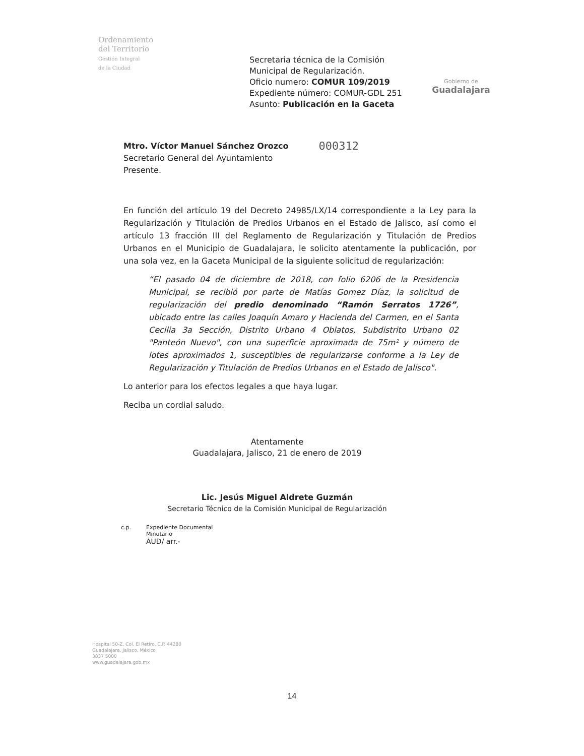Ordenamiento
del Territorio
Gestión Integral
de la Ciudad
Secretaria técnica de la Comisión Municipal de Regularización.
Oficio numero: COMUR 109/2019
Expediente número: COMUR-GDL 251
Asunto: Publicación en la Gaceta
Gobierno de
Guadalajara
Mtro. Víctor Manuel Sánchez Orozco
Secretario General del Ayuntamiento
Presente.
000312
En función del artículo 19 del Decreto 24985/LX/14 correspondiente a la Ley para la Regularización y Titulación de Predios Urbanos en el Estado de Jalisco, así como el artículo 13 fracción III del Reglamento de Regularización y Titulación de Predios Urbanos en el Municipio de Guadalajara, le solicito atentamente la publicación, por una sola vez, en la Gaceta Municipal de la siguiente solicitud de regularización:
“El pasado 04 de diciembre de 2018, con folio 6206 de la Presidencia Municipal, se recibió por parte de Matías Gomez Díaz, la solicitud de regularización del predio denominado “Ramón Serratos 1726”, ubicado entre las calles Joaquín Amaro y Hacienda del Carmen, en el Santa Cecilia 3a Sección, Distrito Urbano 4 Oblatos, Subdistrito Urbano 02 "Panteón Nuevo", con una superficie aproximada de 75m² y número de lotes aproximados 1, susceptibles de regularizarse conforme a la Ley de Regularización y Titulación de Predios Urbanos en el Estado de Jalisco".
Lo anterior para los efectos legales a que haya lugar.
Reciba un cordial saludo.
Atentamente
Guadalajara, Jalisco, 21 de enero de 2019
Lic. Jesús Miguel Aldrete Guzmán
Secretario Técnico de la Comisión Municipal de Regularización
c.p. Expediente Documental
Minutario
AUD/ arr.-
Hospital 50-Z, Col. El Retiro, C.P. 44280
Guadalajara, Jalisco, México
3837 5000
www.guadalajara.gob.mx
14